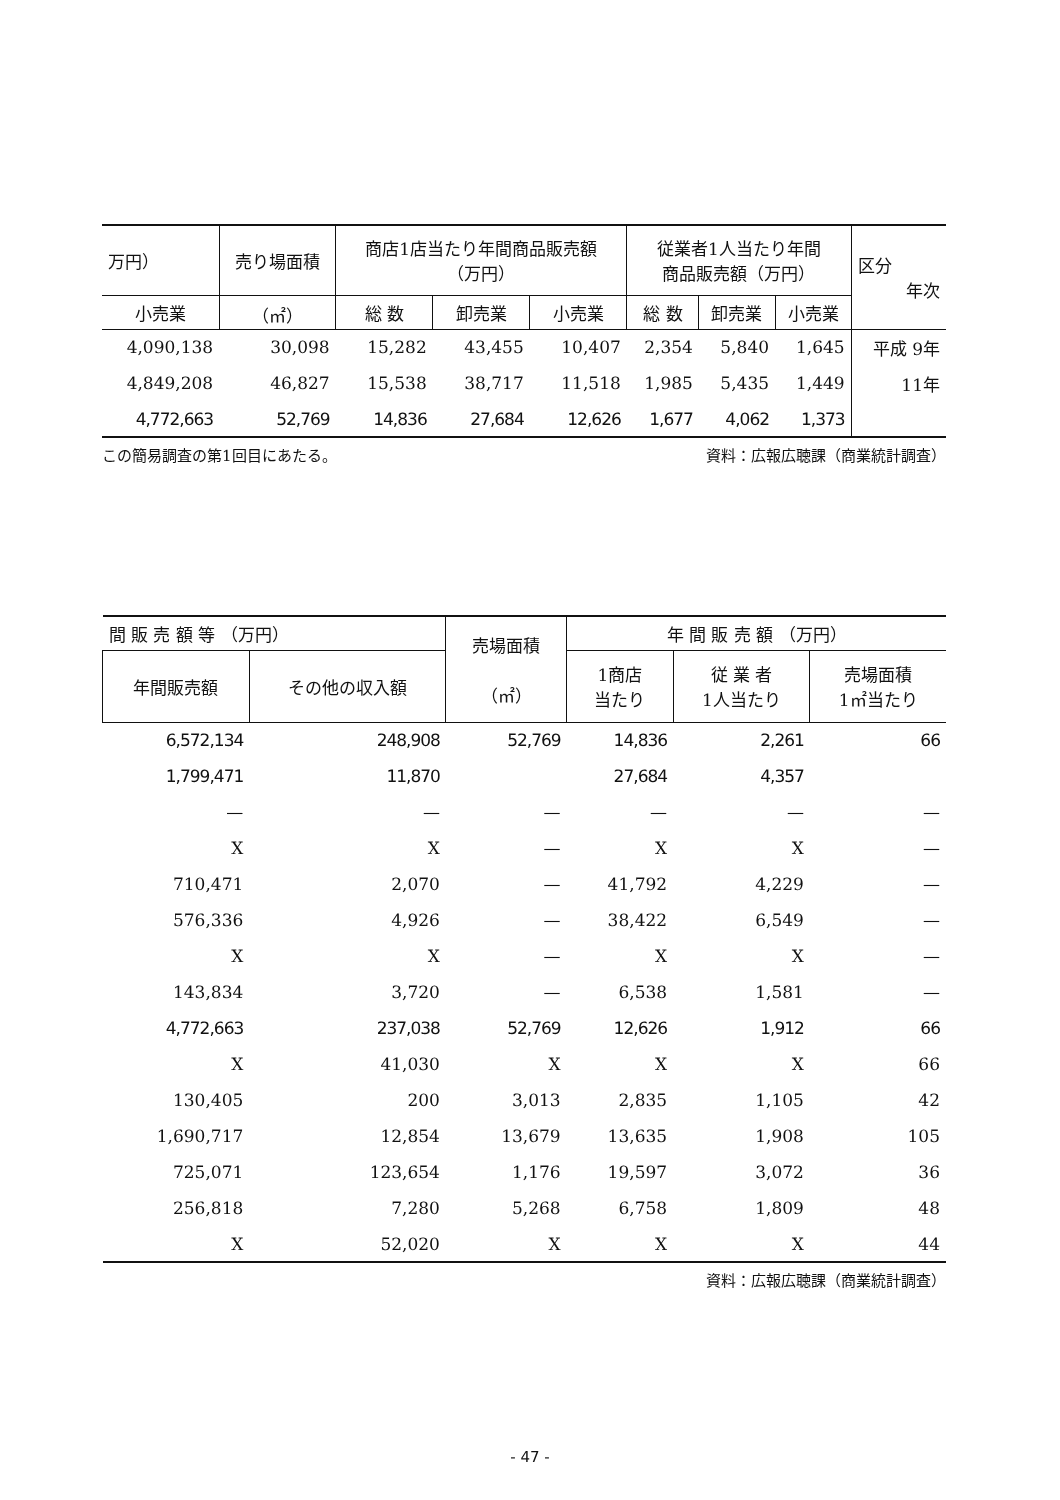| 万円） | 売り場面積 | 商店1店当たり年間商品販売額 （万円） | | | 従業者1人当たり年間 商品販売額（万円） | | | 区分 年次 |
| --- | --- | --- | --- | --- | --- | --- | --- | --- |
| 小売業 | （㎡） | 総 数 | 卸売業 | 小売業 | 総 数 | 卸売業 | 小売業 | |
| 4,090,138 | 30,098 | 15,282 | 43,455 | 10,407 | 2,354 | 5,840 | 1,645 | 平成 9年 |
| 4,849,208 | 46,827 | 15,538 | 38,717 | 11,518 | 1,985 | 5,435 | 1,449 | 11年 |
| 4,772,663 | 52,769 | 14,836 | 27,684 | 12,626 | 1,677 | 4,062 | 1,373 | |
この簡易調査の第1回目にあたる。 資料：広報広聴課（商業統計調査）
| 間 販 売 額 等 （万円） | | 売場面積 （㎡） | 年 間 販 売 額 （万円） | | |
| --- | --- | --- | --- | --- | --- |
| 年間販売額 | その他の収入額 | | 1商店 当たり | 従 業 者 1人当たり | 売場面積 1㎡当たり |
| 6,572,134 | 248,908 | 52,769 | 14,836 | 2,261 | 66 |
| 1,799,471 | 11,870 | | 27,684 | 4,357 | |
| — | — | — | — | — | — |
| X | X | — | X | X | — |
| 710,471 | 2,070 | — | 41,792 | 4,229 | — |
| 576,336 | 4,926 | — | 38,422 | 6,549 | — |
| X | X | — | X | X | — |
| 143,834 | 3,720 | — | 6,538 | 1,581 | — |
| 4,772,663 | 237,038 | 52,769 | 12,626 | 1,912 | 66 |
| X | 41,030 | X | X | X | 66 |
| 130,405 | 200 | 3,013 | 2,835 | 1,105 | 42 |
| 1,690,717 | 12,854 | 13,679 | 13,635 | 1,908 | 105 |
| 725,071 | 123,654 | 1,176 | 19,597 | 3,072 | 36 |
| 256,818 | 7,280 | 5,268 | 6,758 | 1,809 | 48 |
| X | 52,020 | X | X | X | 44 |
資料：広報広聴課（商業統計調査）
- 47 -